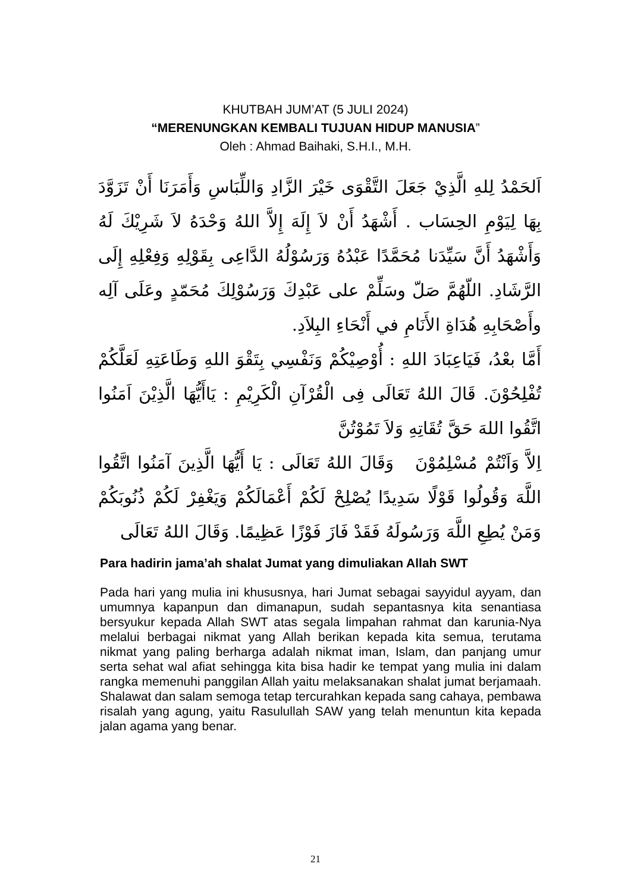KHUTBAH JUM’AT (5 JULI 2024)
“MERENUNGKAN KEMBALI TUJUAN HIDUP MANUSIA”
Oleh : Ahmad Baihaki, S.H.I., M.H.
اَلحَمْدُ لِلهِ الَّذِيْ جَعَلَ التَّقْوَى خَيْرَ الزَّادِ وَاللِّبَاسِ وَأَمَرَنَا أَنْ تَزَوَّدَ بِهَا لِيَوْمِ الحِسَاب . أَشْهَدُ أَنْ لاَ إِلَهَ إِلاَّ اللهُ وَحْدَهُ لاَ شَرِيْكَ لَهُ وَأَشْهَدُ أَنَّ سَيِّدَنا مُحَمَّدًا عَبْدُهُ وَرَسُوْلُهُ الدَّاعِى بِقَوْلِهِ وَفِعْلِهِ إِلَى الرَّشَادِ. اللّهُمَّ صَلّ وسَلِّمْ على عَبْدِكَ وَرَسُوْلِكَ مُحَمّدٍ وعَلَى آلِه وأَصْحَابِهِ هُدَاةِ الأَنَامِ في أَنْحَاءِ البِلاَدِ.
أَمَّا بعْدُ، فَيَاعِبَادَ اللهِ : أُوْصِيْكُمْ وَنَفْسِي بِتَقْوَ اللهِ وَطَاعَتِهِ لَعَلَّكُمْ تُفْلِحُوْنَ. قَالَ اللهُ تَعَالَى فِى الْقُرْآنِ الْكَرِيْمِ : يَاأَيُّهَا الَّذِيْنَ اَمَنُوا اتَّقُوا اللهَ حَقَّ تُقَاتِهِ وَلاَ تَمُوْتُنَّ
اِلاَّ وَاَنْتُمْ مُسْلِمُوْنَ وَقَالَ اللهُ تَعَالَى : يَا أَيُّهَا الَّذِينَ آمَنُوا اتَّقُوا اللَّهَ وَقُولُوا قَوْلًا سَدِيدًا يُصْلِحْ لَكُمْ أَعْمَالَكُمْ وَيَغْفِرْ لَكُمْ ذُنُوبَكُمْ وَمَنْ يُطِعِ اللَّهَ وَرَسُولَهُ فَقَدْ فَازَ فَوْزًا عَظِيمًا. وَقَالَ اللهُ تَعَالَى
Para hadirin jama’ah shalat Jumat yang dimuliakan Allah SWT
Pada hari yang mulia ini khususnya, hari Jumat sebagai sayyidul ayyam, dan umumnya kapanpun dan dimanapun, sudah sepantasnya kita senantiasa bersyukur kepada Allah SWT atas segala limpahan rahmat dan karunia-Nya melalui berbagai nikmat yang Allah berikan kepada kita semua, terutama nikmat yang paling berharga adalah nikmat iman, Islam, dan panjang umur serta sehat wal afiat sehingga kita bisa hadir ke tempat yang mulia ini dalam rangka memenuhi panggilan Allah yaitu melaksanakan shalat jumat berjamaah. Shalawat dan salam semoga tetap tercurahkan kepada sang cahaya, pembawa risalah yang agung, yaitu Rasulullah SAW yang telah menuntun kita kepada jalan agama yang benar.
21